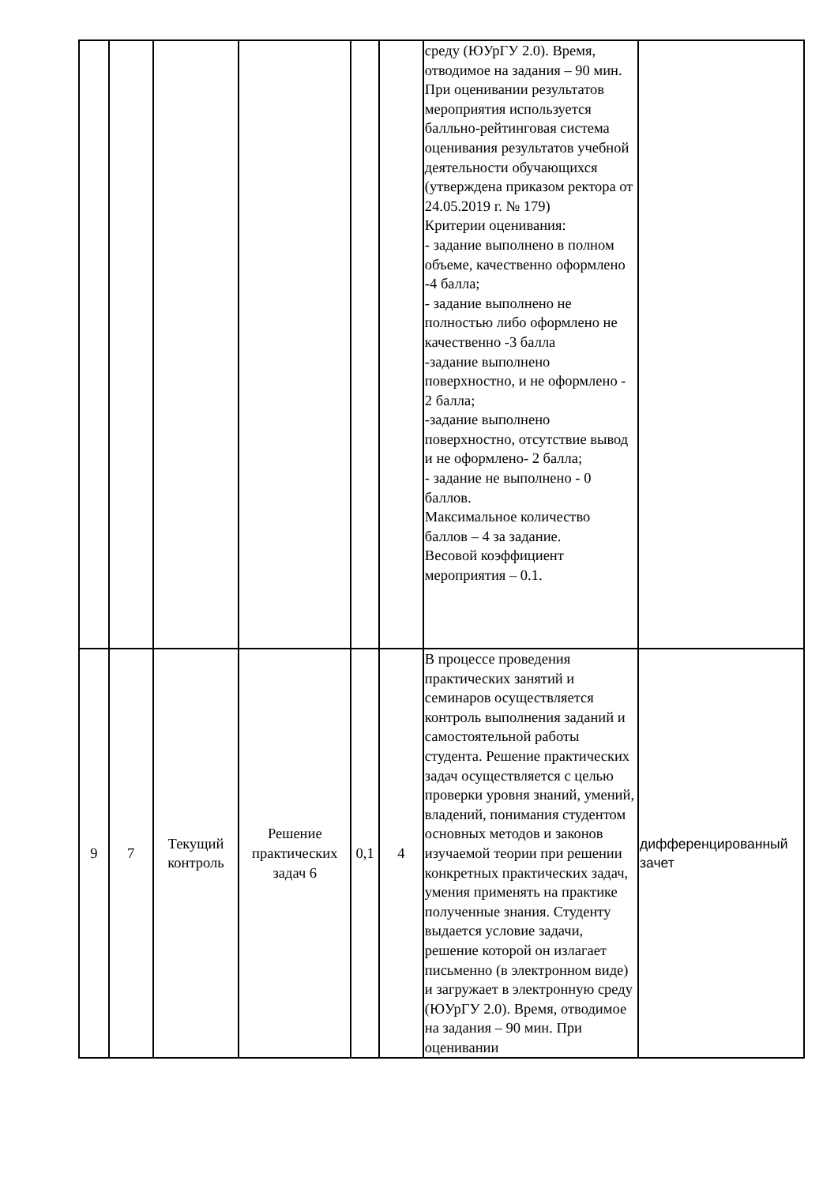| | | | | | | среду (ЮУрГУ 2.0). Время, отводимое на задания – 90 мин. При оценивании результатов мероприятия используется балльно-рейтинговая система оценивания результатов учебной деятельности обучающихся (утверждена приказом ректора от 24.05.2019 г. № 179) Критерии оценивания: - задание выполнено в полном объеме, качественно оформлено -4 балла; - задание выполнено не полностью либо оформлено не качественно -3 балла -задание выполнено поверхностно, и не оформлено - 2 балла; -задание выполнено поверхностно, отсутствие вывод и не оформлено- 2 балла; - задание не выполнено - 0 баллов. Максимальное количество баллов – 4 за задание. Весовой коэффициент мероприятия – 0.1. | |
| 9 | 7 | Текущий контроль | Решение практических задач 6 | 0,1 | 4 | В процессе проведения практических занятий и семинаров осуществляется контроль выполнения заданий и самостоятельной работы студента. Решение практических задач осуществляется с целью проверки уровня знаний, умений, владений, понимания студентом основных методов и законов изучаемой теории при решении конкретных практических задач, умения применять на практике полученные знания. Студенту выдается условие задачи, решение которой он излагает письменно (в электронном виде) и загружает в электронную среду (ЮУрГУ 2.0). Время, отводимое на задания – 90 мин. При оценивании | дифференцированный зачет |